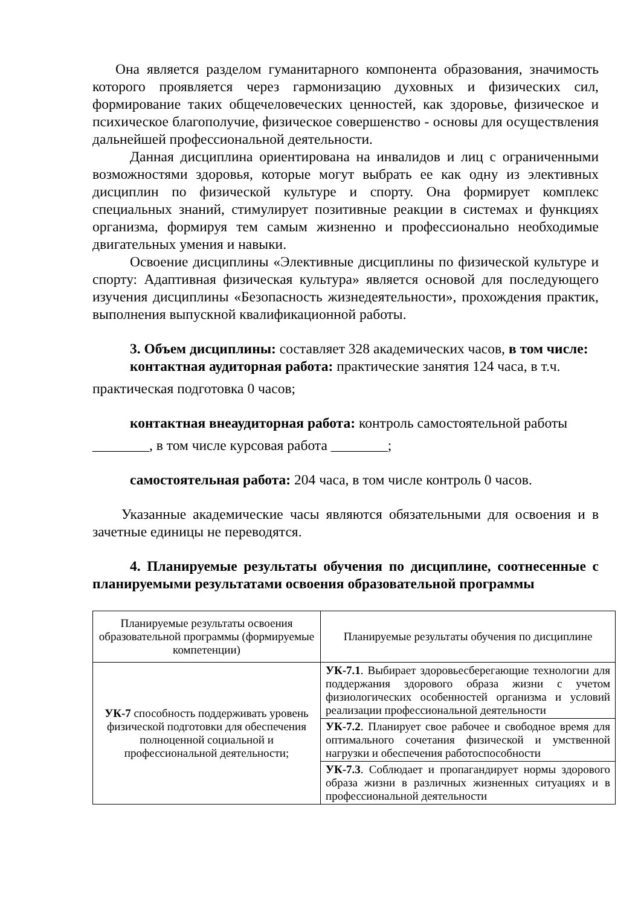Она является разделом гуманитарного компонента образования, значимость которого проявляется через гармонизацию духовных и физических сил, формирование таких общечеловеческих ценностей, как здоровье, физическое и психическое благополучие, физическое совершенство - основы для осуществления дальнейшей профессиональной деятельности.
Данная дисциплина ориентирована на инвалидов и лиц с ограниченными возможностями здоровья, которые могут выбрать ее как одну из элективных дисциплин по физической культуре и спорту. Она формирует комплекс специальных знаний, стимулирует позитивные реакции в системах и функциях организма, формируя тем самым жизненно и профессионально необходимые двигательных умения и навыки.
Освоение дисциплины «Элективные дисциплины по физической культуре и спорту: Адаптивная физическая культура» является основой для последующего изучения дисциплины «Безопасность жизнедеятельности», прохождения практик, выполнения выпускной квалификационной работы.
3. Объем дисциплины: составляет 328 академических часов, в том числе:
контактная аудиторная работа: практические занятия 124 часа, в т.ч.
практическая подготовка 0 часов;
контактная внеаудиторная работа: контроль самостоятельной работы
________, в том числе курсовая работа ________;
самостоятельная работа: 204 часа, в том числе контроль 0 часов.
Указанные академические часы являются обязательными для освоения и в зачетные единицы не переводятся.
4. Планируемые результаты обучения по дисциплине, соотнесенные с планируемыми результатами освоения образовательной программы
| Планируемые результаты освоения образовательной программы (формируемые компетенции) | Планируемые результаты обучения по дисциплине |
| УК-7 способность поддерживать уровень физической подготовки для обеспечения полноценной социальной и профессиональной деятельности; | УК-7.1 . Выбирает здоровьесберегающие технологии для поддержания здорового образа жизни с учетом физиологических особенностей организма и условий реализации профессиональной деятельности |
| | УК-7.2 . Планирует свое рабочее и свободное время для оптимального сочетания физической и умственной нагрузки и обеспечения работоспособности |
| | УК-7.3 . Соблюдает и пропагандирует нормы здорового образа жизни в различных жизненных ситуациях и в профессиональной деятельности |